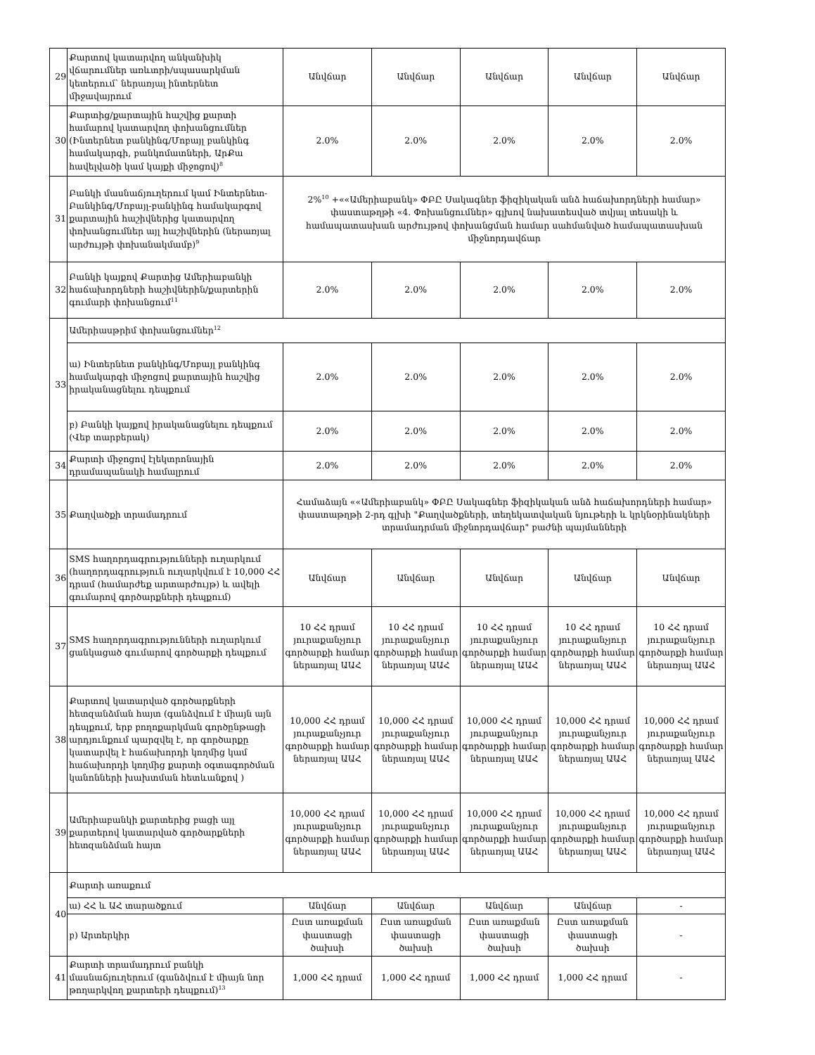| 29 | Քարտով կատարվող անկանխիկ վճարումներ առևտրի/սպասարկման կետերում՝ ներառյալ ինտերնետ միջավայրում | Անվճար | Անվճար | Անվճար | Անվճար | Անվճար |
| 30 | Քարտից/քարտային հաշվից քարտի համարով կատարվող փոխանցումներ (Ինտերնետ բանկինգ/Մոբայլ բանկինգ համակարգի, բանկոմատների, ԱրՔա հավելվածի կամ կայքի միջոցով)<sup>8</sup> | 2.0% | 2.0% | 2.0% | 2.0% | 2.0% |
| 31 | Բանկի մասնաճյուղերում կամ Ինտերնետ-Բանկինգ/Մոբայլ-բանկինգ համակարգով քարտային հաշիվներից կատարվող փոխանցումներ այլ հաշիվներին (ներառյալ արժույթի փոխանակմամբ)<sup>9</sup> | 2%<sup>10</sup> +««Ամերիաբանկ» ՓԲԸ Սակագներ ֆիզիկական անձ հաճախորդների համար» փաստաթղթի «4. Փոխանցումներ» գլխով նախատեսված տվյալ տեսակի և համապատասխան արժույթով փոխանցման համար սահմանված համապատասխան միջնորդավճար | | | | |
| 32 | Բանկի կայքով Քարտից Ամերիաբանկի հաճախորդների հաշիվներին/քարտերին գումարի փոխանցում<sup>11</sup> | 2.0% | 2.0% | 2.0% | 2.0% | 2.0% |
| 33 | Ամերիասթրիմ փոխանցումներ<sup>12</sup> | | | | | |
| | ա) Ինտերնետ բանկինգ/Մոբայլ բանկինգ համակարգի միջոցով քարտային հաշվից իրականացնելու դեպքում | 2.0% | 2.0% | 2.0% | 2.0% | 2.0% |
| | բ) Բանկի կայքով իրականացնելու դեպքում (Վեբ տարբերակ) | 2.0% | 2.0% | 2.0% | 2.0% | 2.0% |
| 34 | Քարտի միջոցով էլեկտրոնային դրամապանակի համալրում | 2.0% | 2.0% | 2.0% | 2.0% | 2.0% |
| 35 | Քաղվածքի տրամադրում | Համաձայն ««Ամերիաբանկ» ՓԲԸ Սակագներ ֆիզիկական անձ հաճախորդների համար» փաստաթղթի 2-րդ գլխի "Քաղվածքների, տեղեկատվական նյութերի և կրկնօրինակների տրամադրման միջնորդավճար" բաժնի պայմանների | | | | |
| 36 | SMS հաղորդագրությունների ուղարկում (հաղորդագրություն ուղարկվում է 10,000 ՀՀ դրամ (համարժեք արտարժույթ) և ավելի գումարով գործարքների դեպքում) | Անվճար | Անվճար | Անվճար | Անվճար | Անվճար |
| 37 | SMS հաղորդագրությունների ուղարկում ցանկացած գումարով գործարքի դեպքում | 10 ՀՀ դրամ յուրաքանչյուր գործարքի համար ներառյալ ԱԱՀ | 10 ՀՀ դրամ յուրաքանչյուր գործարքի համար ներառյալ ԱԱՀ | 10 ՀՀ դրամ յուրաքանչյուր գործարքի համար ներառյալ ԱԱՀ | 10 ՀՀ դրամ յուրաքանչյուր գործարքի համար ներառյալ ԱԱՀ | 10 ՀՀ դրամ յուրաքանչյուր գործարքի համար ներառյալ ԱԱՀ |
| 38 | Քարտով կատարված գործարքների հետզանձման հայտ (գանձվում է միայն այն դեպքում, երբ բողոքարկման գործընթացի արդյունքում պարզվել է, որ գործարքը կատարվել է հաճախորդի կողմից կամ հաճախորդի կողմից քարտի օգտագործման կանոնների խախտման հետևանքով ) | 10,000 ՀՀ դրամ յուրաքանչյուր գործարքի համար ներառյալ ԱԱՀ | 10,000 ՀՀ դրամ յուրաքանչյուր գործարքի համար ներառյալ ԱԱՀ | 10,000 ՀՀ դրամ յուրաքանչյուր գործարքի համար ներառյալ ԱԱՀ | 10,000 ՀՀ դրամ յուրաքանչյուր գործարքի համար ներառյալ ԱԱՀ | 10,000 ՀՀ դրամ յուրաքանչյուր գործարքի համար ներառյալ ԱԱՀ |
| 39 | Ամերիաբանկի քարտերից բացի այլ քարտերով կատարված գործարքների հետզանձման հայտ | 10,000 ՀՀ դրամ յուրաքանչյուր գործարքի համար ներառյալ ԱԱՀ | 10,000 ՀՀ դրամ յուրաքանչյուր գործարքի համար ներառյալ ԱԱՀ | 10,000 ՀՀ դրամ յուրաքանչյուր գործարքի համար ներառյալ ԱԱՀ | 10,000 ՀՀ դրամ յուրաքանչյուր գործարքի համար ներառյալ ԱԱՀ | 10,000 ՀՀ դրամ յուրաքանչյուր գործարքի համար ներառյալ ԱԱՀ |
| 40 | Քարտի առաքում | | | | | |
| | ա) ՀՀ և ԱՀ տարածքում | Անվճար | Անվճար | Անվճար | Անվճար | - |
| | բ) Արտերկիր | Ըստ առաքման փաստացի ծախսի | Ըստ առաքման փաստացի ծախսի | Ըստ առաքման փաստացի ծախսի | Ըստ առաքման փաստացի ծախսի | - |
| 41 | Քարտի տրամադրում բանկի մասնաճյուղերում (գանձվում է միայն նոր թողարկվող քարտերի դեպքում)<sup>13</sup> | 1,000 ՀՀ դրամ | 1,000 ՀՀ դրամ | 1,000 ՀՀ դրամ | 1,000 ՀՀ դրամ | - |